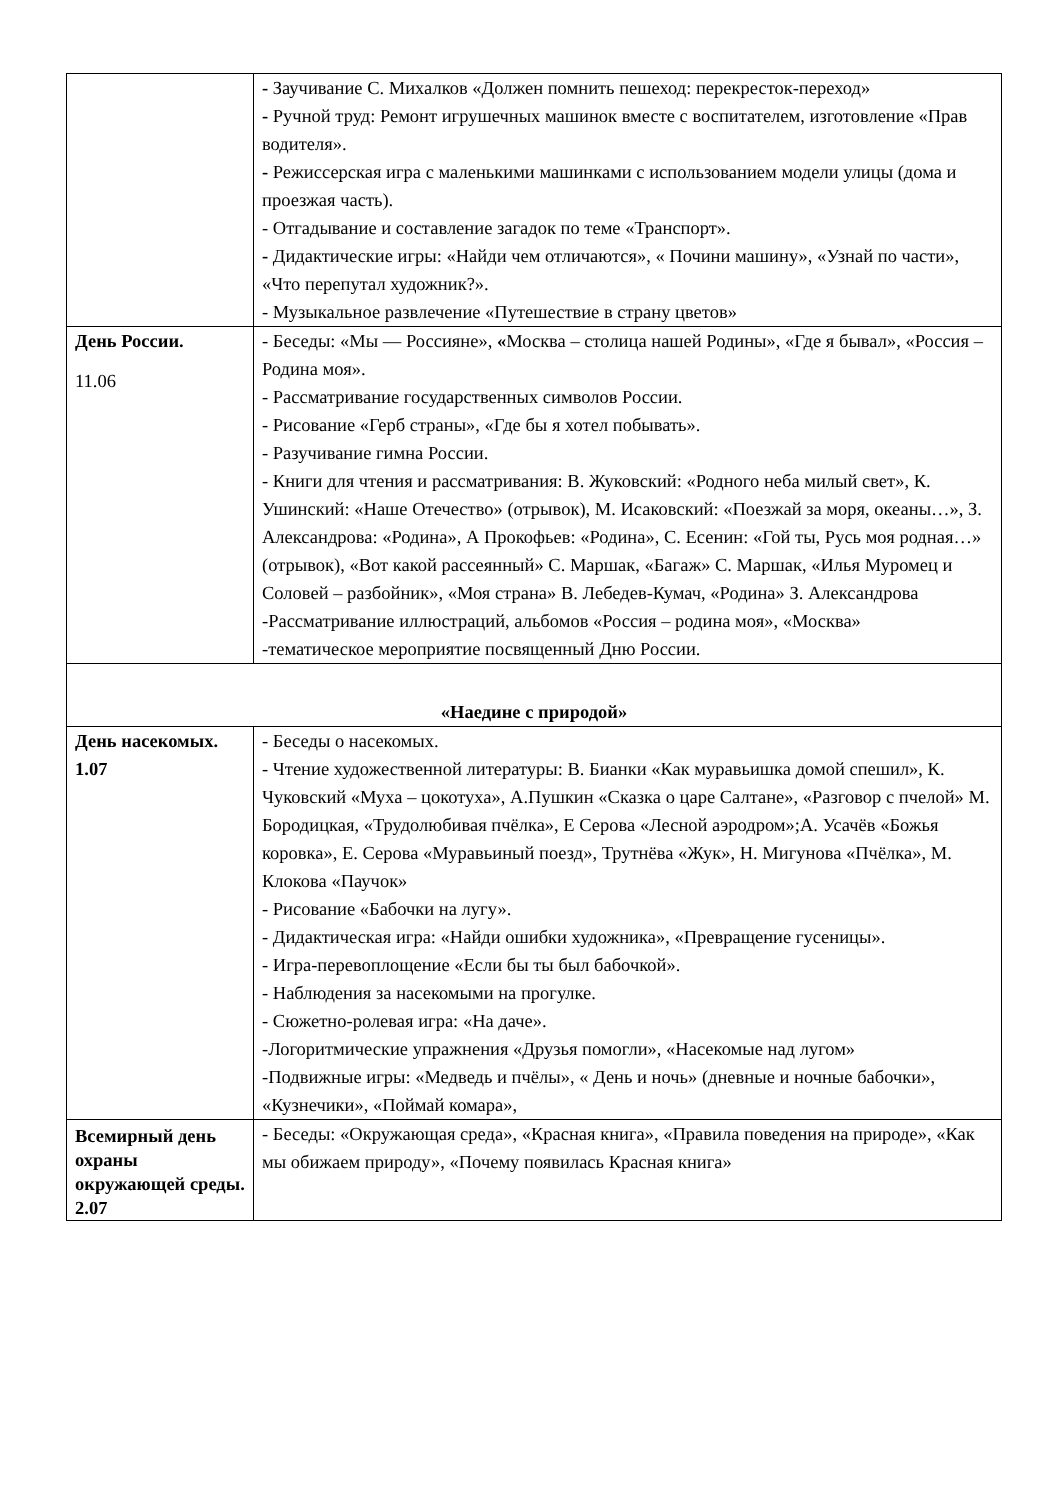| | - Заучивание С. Михалков «Должен помнить пешеход: перекресток-переход» - Ручной труд: Ремонт игрушечных машинок вместе с воспитателем, изготовление «Прав водителя». - Режиссерская игра с маленькими машинками с использованием модели улицы (дома и проезжая часть). - Отгадывание и составление загадок по теме «Транспорт». - Дидактические игры: «Найди чем отличаются», « Почини машину», «Узнай по части», «Что перепутал художник?». - Музыкальное развлечение «Путешествие в страну цветов» |
| День России. 11.06 | - Беседы: «Мы — Россияне», « Москва – столица нашей Родины», «Где я бывал», «Россия – Родина моя». - Рассматривание государственных символов России. - Рисование «Герб страны», «Где бы я хотел побывать». - Разучивание гимна России. - Книги для чтения и рассматривания: В. Жуковский: «Родного неба милый свет», К. Ушинский: «Наше Отечество» (отрывок), М. Исаковский: «Поезжай за моря, океаны…», З. Александрова: «Родина», А Прокофьев: «Родина», С. Есенин: «Гой ты, Русь моя родная…» (отрывок), «Вот какой рассеянный» С. Маршак, «Багаж» С. Маршак, «Илья Муромец и Соловей – разбойник», «Моя страна» В. Лебедев-Кумач, «Родина» З. Александрова -Рассматривание иллюстраций, альбомов «Россия – родина моя», «Москва» -тематическое мероприятие посвященный Дню России. |
| «Наедине с природой» | |
| День насекомых. 1.07 | - Беседы о насекомых. - Чтение художественной литературы: В. Бианки «Как муравьишка домой спешил», К. Чуковский «Муха – цокотуха», А.Пушкин «Сказка о царе Салтане», «Разговор с пчелой» М. Бородицкая, «Трудолюбивая пчёлка», Е Серова «Лесной аэродром»;А. Усачёв «Божья коровка», Е. Серова «Муравьиный поезд», Трутнёва «Жук», Н. Мигунова «Пчёлка», М. Клокова «Паучок» - Рисование «Бабочки на лугу». - Дидактическая игра: «Найди ошибки художника», «Превращение гусеницы». - Игра-перевоплощение «Если бы ты был бабочкой». - Наблюдения за насекомыми на прогулке. - Сюжетно-ролевая игра: «На даче». -Логоритмические упражнения «Друзья помогли», «Насекомые над лугом» -Подвижные игры: «Медведь и пчёлы», « День и ночь» (дневные и ночные бабочки», «Кузнечики», «Поймай комара», |
| Всемирный день охраны окружающей среды. 2.07 | - Беседы: «Окружающая среда», «Красная книга», «Правила поведения на природе», «Как мы обижаем природу», «Почему появилась Красная книга» |